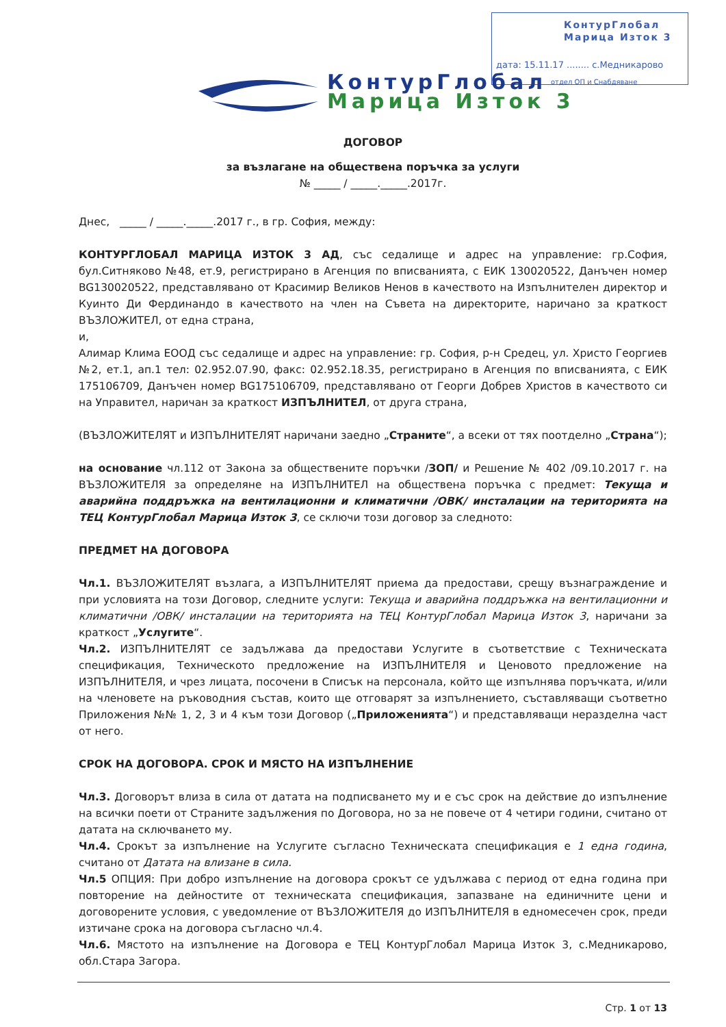КонтурГлобал
Марица Изток 3
дата: 15.11.17 ........ с.Медникарово
отдел ОП и Снабдяване
КонтурГлобал
Марица Изток 3
ДОГОВОР
за възлагане на обществена поръчка за услуги
№ _____ / _____._____.2017г.
Днес, _____ / _____._____.2017 г., в гр. София, между:
КОНТУРГЛОБАЛ МАРИЦА ИЗТОК 3 АД, със седалище и адрес на управление: гр.София, бул.Ситняково №48, ет.9, регистрирано в Агенция по вписванията, с ЕИК 130020522, Данъчен номер BG130020522, представлявано от Красимир Великов Ненов в качеството на Изпълнителен директор и Куинто Ди Фердинандо в качеството на член на Съвета на директорите, наричано за краткост ВЪЗЛОЖИТЕЛ, от една страна,
и,
Алимар Клима ЕООД със седалище и адрес на управление: гр. София, р-н Средец, ул. Христо Георгиев №2, ет.1, ап.1 тел: 02.952.07.90, факс: 02.952.18.35, регистрирано в Агенция по вписванията, с ЕИК 175106709, Данъчен номер BG175106709, представлявано от Георги Добрев Христов в качеството си на Управител, наричан за краткост ИЗПЪЛНИТЕЛ, от друга страна,
(ВЪЗЛОЖИТЕЛЯТ и ИЗПЪЛНИТЕЛЯТ наричани заедно „Страните“, а всеки от тях поотделно „Страна“);
на основание чл.112 от Закона за обществените поръчки /ЗОП/ и Решение № 402 /09.10.2017 г. на ВЪЗЛОЖИТЕЛЯ за определяне на ИЗПЪЛНИТЕЛ на обществена поръчка с предмет: Текуща и аварийна поддръжка на вентилационни и климатични /ОВК/ инсталации на територията на ТЕЦ КонтурГлобал Марица Изток 3, се сключи този договор за следното:
ПРЕДМЕТ НА ДОГОВОРА
Чл.1. ВЪЗЛОЖИТЕЛЯТ възлага, а ИЗПЪЛНИТЕЛЯТ приема да предостави, срещу възнаграждение и при условията на този Договор, следните услуги: Текуща и аварийна поддръжка на вентилационни и климатични /ОВК/ инсталации на територията на ТЕЦ КонтурГлобал Марица Изток 3, наричани за краткост „Услугите“.
Чл.2. ИЗПЪЛНИТЕЛЯТ се задължава да предостави Услугите в съответствие с Техническата спецификация, Техническото предложение на ИЗПЪЛНИТЕЛЯ и Ценовото предложение на ИЗПЪЛНИТЕЛЯ, и чрез лицата, посочени в Списък на персонала, който ще изпълнява поръчката, и/или на членовете на ръководния състав, които ще отговарят за изпълнението, съставляващи съответно Приложения №№ 1, 2, 3 и 4 към този Договор („Приложенията“) и представляващи неразделна част от него.
СРОК НА ДОГОВОРА. СРОК И МЯСТО НА ИЗПЪЛНЕНИЕ
Чл.3. Договорът влиза в сила от датата на подписването му и е със срок на действие до изпълнение на всички поети от Страните задължения по Договора, но за не повече от 4 четири години, считано от датата на сключването му.
Чл.4. Срокът за изпълнение на Услугите съгласно Техническата спецификация е 1 една година, считано от Датата на влизане в сила.
Чл.5 ОПЦИЯ: При добро изпълнение на договора срокът се удължава с период от една година при повторение на дейностите от техническата спецификация, запазване на единичните цени и договорените условия, с уведомление от ВЪЗЛОЖИТЕЛЯ до ИЗПЪЛНИТЕЛЯ в едномесечен срок, преди изтичане срока на договора съгласно чл.4.
Чл.6. Мястото на изпълнение на Договора е ТЕЦ КонтурГлобал Марица Изток 3, с.Медникарово, обл.Стара Загора.
Стр. 1 от 13